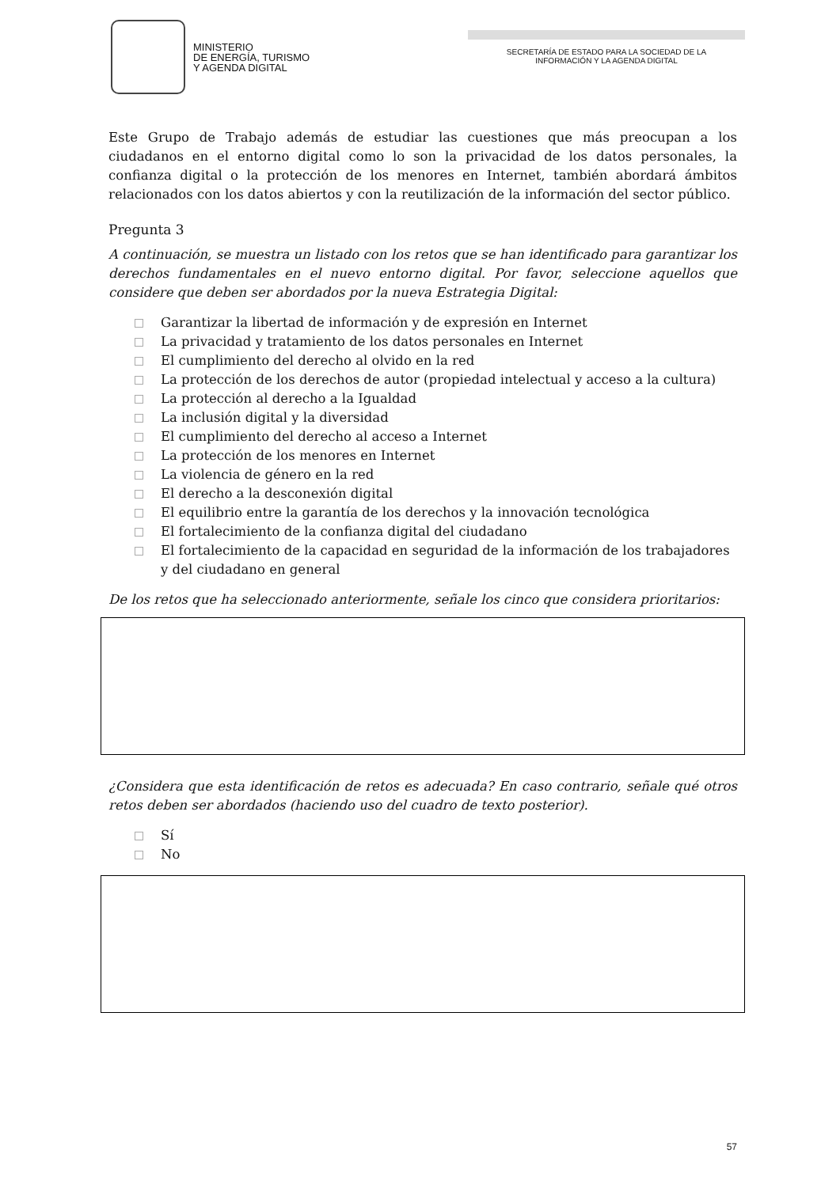MINISTERIO
DE ENERGÍA, TURISMO
Y AGENDA DIGITAL
SECRETARÍA DE ESTADO PARA LA SOCIEDAD DE LA
INFORMACIÓN Y LA AGENDA DIGITAL
Este Grupo de Trabajo además de estudiar las cuestiones que más preocupan a los ciudadanos en el entorno digital como lo son la privacidad de los datos personales, la confianza digital o la protección de los menores en Internet, también abordará ámbitos relacionados con los datos abiertos y con la reutilización de la información del sector público.
Pregunta 3
A continuación, se muestra un listado con los retos que se han identificado para garantizar los derechos fundamentales en el nuevo entorno digital. Por favor, seleccione aquellos que considere que deben ser abordados por la nueva Estrategia Digital:
Garantizar la libertad de información y de expresión en Internet
La privacidad y tratamiento de los datos personales en Internet
El cumplimiento del derecho al olvido en la red
La protección de los derechos de autor (propiedad intelectual y acceso a la cultura)
La protección al derecho a la Igualdad
La inclusión digital y la diversidad
El cumplimiento del derecho al acceso a Internet
La protección de los menores en Internet
La violencia de género en la red
El derecho a la desconexión digital
El equilibrio entre la garantía de los derechos y la innovación tecnológica
El fortalecimiento de la confianza digital del ciudadano
El fortalecimiento de la capacidad en seguridad de la información de los trabajadores y del ciudadano en general
De los retos que ha seleccionado anteriormente, señale los cinco que considera prioritarios:
¿Considera que esta identificación de retos es adecuada? En caso contrario, señale qué otros retos deben ser abordados (haciendo uso del cuadro de texto posterior).
Sí
No
57